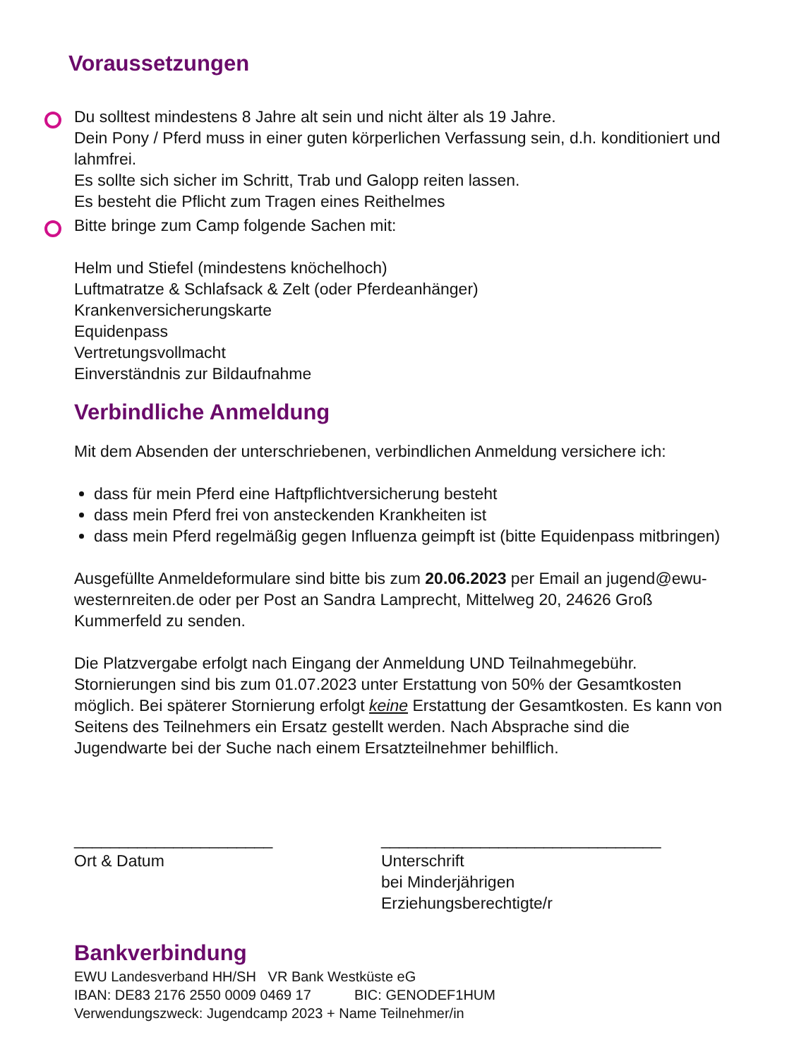Voraussetzungen
Du solltest mindestens 8 Jahre alt sein und nicht älter als 19 Jahre.
Dein Pony / Pferd muss in einer guten körperlichen Verfassung sein, d.h. konditioniert und lahmfrei.
Es sollte sich sicher im Schritt, Trab und Galopp reiten lassen.
Es besteht die Pflicht zum Tragen eines Reithelmes
Bitte bringe zum Camp folgende Sachen mit:
Helm und Stiefel (mindestens knöchelhoch)
Luftmatratze & Schlafsack & Zelt (oder Pferdeanhänger)
Krankenversicherungskarte
Equidenpass
Vertretungsvollmacht
Einverständnis zur Bildaufnahme
Verbindliche Anmeldung
Mit dem Absenden der unterschriebenen, verbindlichen Anmeldung versichere ich:
dass für mein Pferd eine Haftpflichtversicherung besteht
dass mein Pferd frei von ansteckenden Krankheiten ist
dass mein Pferd regelmäßig gegen Influenza geimpft ist (bitte Equidenpass mitbringen)
Ausgefüllte Anmeldeformulare sind bitte bis zum 20.06.2023 per Email an jugend@ewu-westernreiten.de oder per Post an Sandra Lamprecht, Mittelweg 20, 24626 Groß Kummerfeld zu senden.
Die Platzvergabe erfolgt nach Eingang der Anmeldung UND Teilnahmegebühr. Stornierungen sind bis zum 01.07.2023 unter Erstattung von 50% der Gesamtkosten möglich. Bei späterer Stornierung erfolgt keine Erstattung der Gesamtkosten. Es kann von Seitens des Teilnehmers ein Ersatz gestellt werden. Nach Absprache sind die Jugendwarte bei der Suche nach einem Ersatzteilnehmer behilflich.
______________________
Ort & Datum
_______________________________
Unterschrift
bei Minderjährigen Erziehungsberechtigte/r
Bankverbindung
EWU Landesverband HH/SH VR Bank Westküste eG
IBAN: DE83 2176 2550 0009 0469 17 BIC: GENODEF1HUM
Verwendungszweck: Jugendcamp 2023 + Name Teilnehmer/in